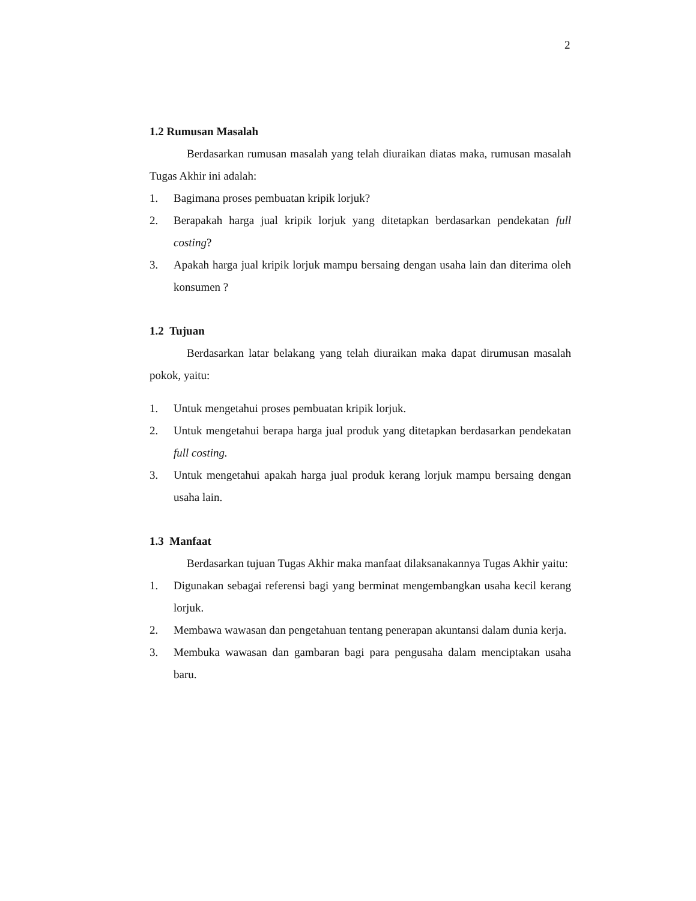2
1.2 Rumusan Masalah
Berdasarkan rumusan masalah yang telah diuraikan diatas maka, rumusan masalah Tugas Akhir ini adalah:
1. Bagimana proses pembuatan kripik lorjuk?
2. Berapakah harga jual kripik lorjuk yang ditetapkan berdasarkan pendekatan full costing?
3. Apakah harga jual kripik lorjuk mampu bersaing dengan usaha lain dan diterima oleh konsumen ?
1.2 Tujuan
Berdasarkan latar belakang yang telah diuraikan maka dapat dirumusan masalah pokok, yaitu:
1. Untuk mengetahui proses pembuatan kripik lorjuk.
2. Untuk mengetahui berapa harga jual produk yang ditetapkan berdasarkan pendekatan full costing.
3. Untuk mengetahui apakah harga jual produk kerang lorjuk mampu bersaing dengan usaha lain.
1.3 Manfaat
Berdasarkan tujuan Tugas Akhir maka manfaat dilaksanakannya Tugas Akhir yaitu:
1. Digunakan sebagai referensi bagi yang berminat mengembangkan usaha kecil kerang lorjuk.
2. Membawa wawasan dan pengetahuan tentang penerapan akuntansi dalam dunia kerja.
3. Membuka wawasan dan gambaran bagi para pengusaha dalam menciptakan usaha baru.